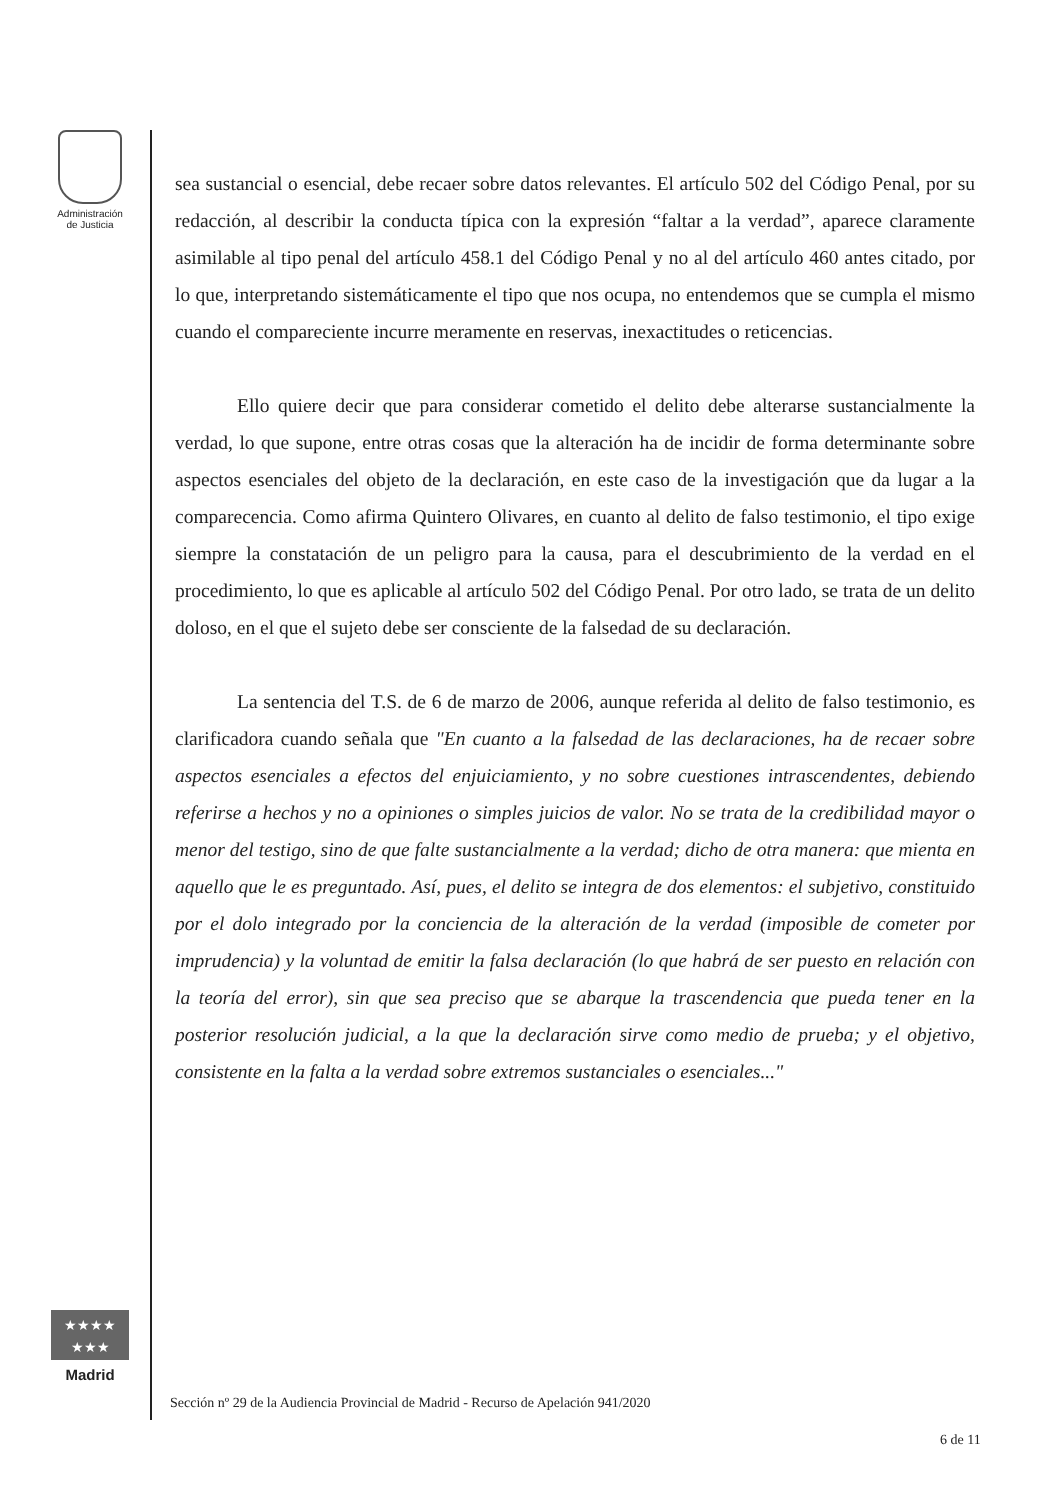Administración
de Justicia
★★★★
★★★
Madrid
sea sustancial o esencial, debe recaer sobre datos relevantes. El artículo 502 del Código Penal, por su redacción, al describir la conducta típica con la expresión “faltar a la verdad”, aparece claramente asimilable al tipo penal del artículo 458.1 del Código Penal y no al del artículo 460 antes citado, por lo que, interpretando sistemáticamente el tipo que nos ocupa, no entendemos que se cumpla el mismo cuando el compareciente incurre meramente en reservas, inexactitudes o reticencias.
Ello quiere decir que para considerar cometido el delito debe alterarse sustancialmente la verdad, lo que supone, entre otras cosas que la alteración ha de incidir de forma determinante sobre aspectos esenciales del objeto de la declaración, en este caso de la investigación que da lugar a la comparecencia. Como afirma Quintero Olivares, en cuanto al delito de falso testimonio, el tipo exige siempre la constatación de un peligro para la causa, para el descubrimiento de la verdad en el procedimiento, lo que es aplicable al artículo 502 del Código Penal. Por otro lado, se trata de un delito doloso, en el que el sujeto debe ser consciente de la falsedad de su declaración.
La sentencia del T.S. de 6 de marzo de 2006, aunque referida al delito de falso testimonio, es clarificadora cuando señala que "En cuanto a la falsedad de las declaraciones, ha de recaer sobre aspectos esenciales a efectos del enjuiciamiento, y no sobre cuestiones intrascendentes, debiendo referirse a hechos y no a opiniones o simples juicios de valor. No se trata de la credibilidad mayor o menor del testigo, sino de que falte sustancialmente a la verdad; dicho de otra manera: que mienta en aquello que le es preguntado. Así, pues, el delito se integra de dos elementos: el subjetivo, constituido por el dolo integrado por la conciencia de la alteración de la verdad (imposible de cometer por imprudencia) y la voluntad de emitir la falsa declaración (lo que habrá de ser puesto en relación con la teoría del error), sin que sea preciso que se abarque la trascendencia que pueda tener en la posterior resolución judicial, a la que la declaración sirve como medio de prueba; y el objetivo, consistente en la falta a la verdad sobre extremos sustanciales o esenciales..."
Sección nº 29 de la Audiencia Provincial de Madrid - Recurso de Apelación 941/2020
6 de 11